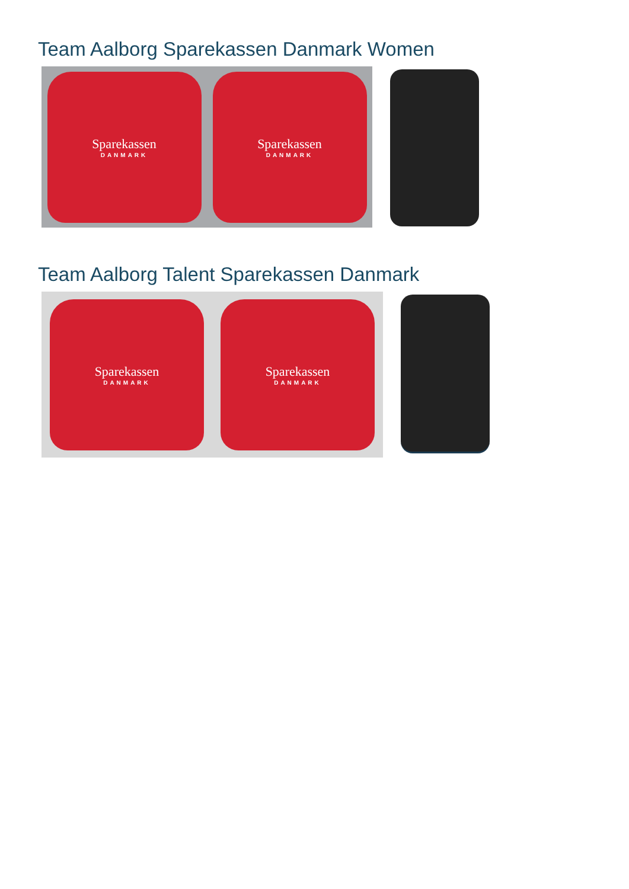Team Aalborg Sparekassen Danmark Women
Sparekassen
DANMARK
Sparekassen
DANMARK
Team Aalborg Talent Sparekassen Danmark
Sparekassen
DANMARK
Sparekassen
DANMARK